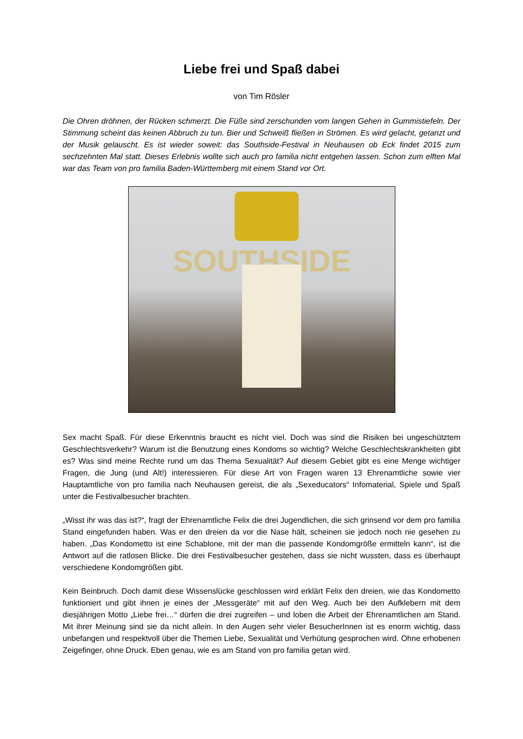Liebe frei und Spaß dabei
von Tim Rösler
Die Ohren dröhnen, der Rücken schmerzt. Die Füße sind zerschunden vom langen Gehen in Gummistiefeln. Der Stimmung scheint das keinen Abbruch zu tun. Bier und Schweiß fließen in Strömen. Es wird gelacht, getanzt und der Musik gelauscht. Es ist wieder soweit: das Southside-Festival in Neuhausen ob Eck findet 2015 zum sechzehnten Mal statt. Dieses Erlebnis wollte sich auch pro familia nicht entgehen lassen. Schon zum elften Mal war das Team von pro familia Baden-Württemberg mit einem Stand vor Ort.
SOUTHSIDE
Sex macht Spaß. Für diese Erkenntnis braucht es nicht viel. Doch was sind die Risiken bei ungeschütztem Geschlechtsverkehr? Warum ist die Benutzung eines Kondoms so wichtig? Welche Geschlechtskrankheiten gibt es? Was sind meine Rechte rund um das Thema Sexualität? Auf diesem Gebiet gibt es eine Menge wichtiger Fragen, die Jung (und Alt!) interessieren. Für diese Art von Fragen waren 13 Ehrenamtliche sowie vier Hauptamtliche von pro familia nach Neuhausen gereist, die als „Sexeducators“ Infomaterial, Spiele und Spaß unter die Festivalbesucher brachten.
„Wisst ihr was das ist?“, fragt der Ehrenamtliche Felix die drei Jugendlichen, die sich grinsend vor dem pro familia Stand eingefunden haben. Was er den dreien da vor die Nase hält, scheinen sie jedoch noch nie gesehen zu haben. „Das Kondometto ist eine Schablone, mit der man die passende Kondomgröße ermitteln kann“, ist die Antwort auf die ratlosen Blicke. Die drei Festivalbesucher gestehen, dass sie nicht wussten, dass es überhaupt verschiedene Kondomgrößen gibt.
Kein Beinbruch. Doch damit diese Wissenslücke geschlossen wird erklärt Felix den dreien, wie das Kondometto funktioniert und gibt ihnen je eines der „Messgeräte“ mit auf den Weg. Auch bei den Aufklebern mit dem diesjährigen Motto „Liebe frei…“ dürfen die drei zugreifen – und loben die Arbeit der Ehrenamtlichen am Stand. Mit ihrer Meinung sind sie da nicht allein. In den Augen sehr vieler BesucherInnen ist es enorm wichtig, dass unbefangen und respektvoll über die Themen Liebe, Sexualität und Verhütung gesprochen wird. Ohne erhobenen Zeigefinger, ohne Druck. Eben genau, wie es am Stand von pro familia getan wird.